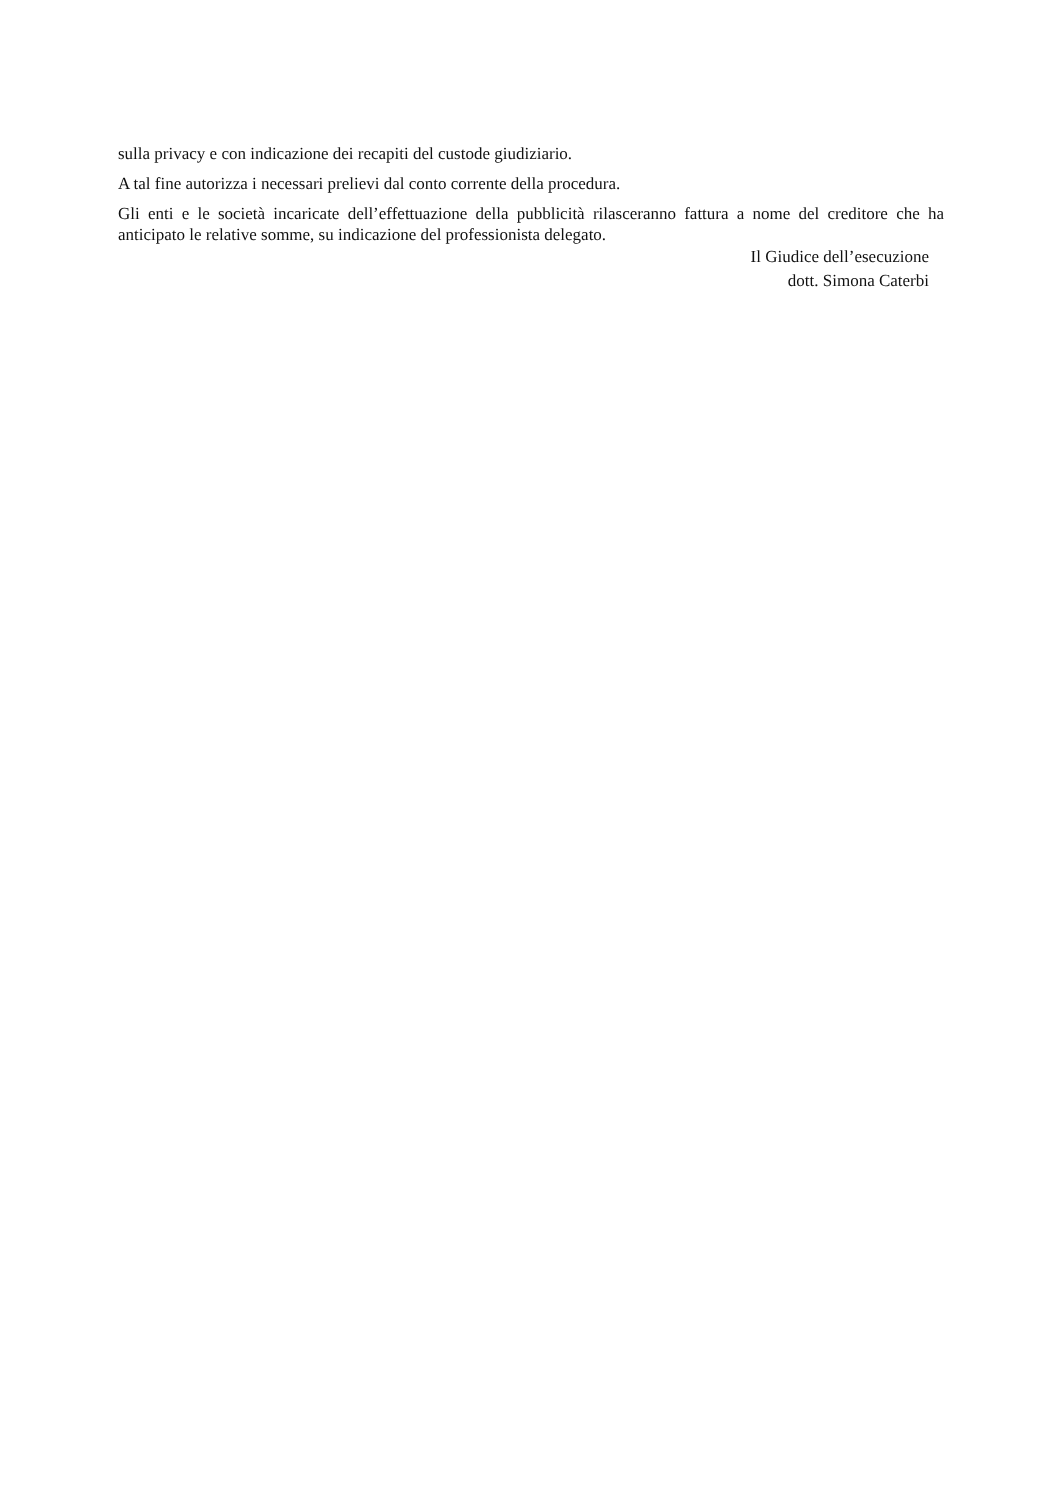sulla privacy e con indicazione dei recapiti del custode giudiziario.
A tal fine autorizza i necessari prelievi dal conto corrente della procedura.
Gli enti e le società incaricate dell’effettuazione della pubblicità rilasceranno fattura a nome del creditore che ha anticipato le relative somme, su indicazione del professionista delegato.
Il Giudice dell’esecuzione
dott. Simona Caterbi